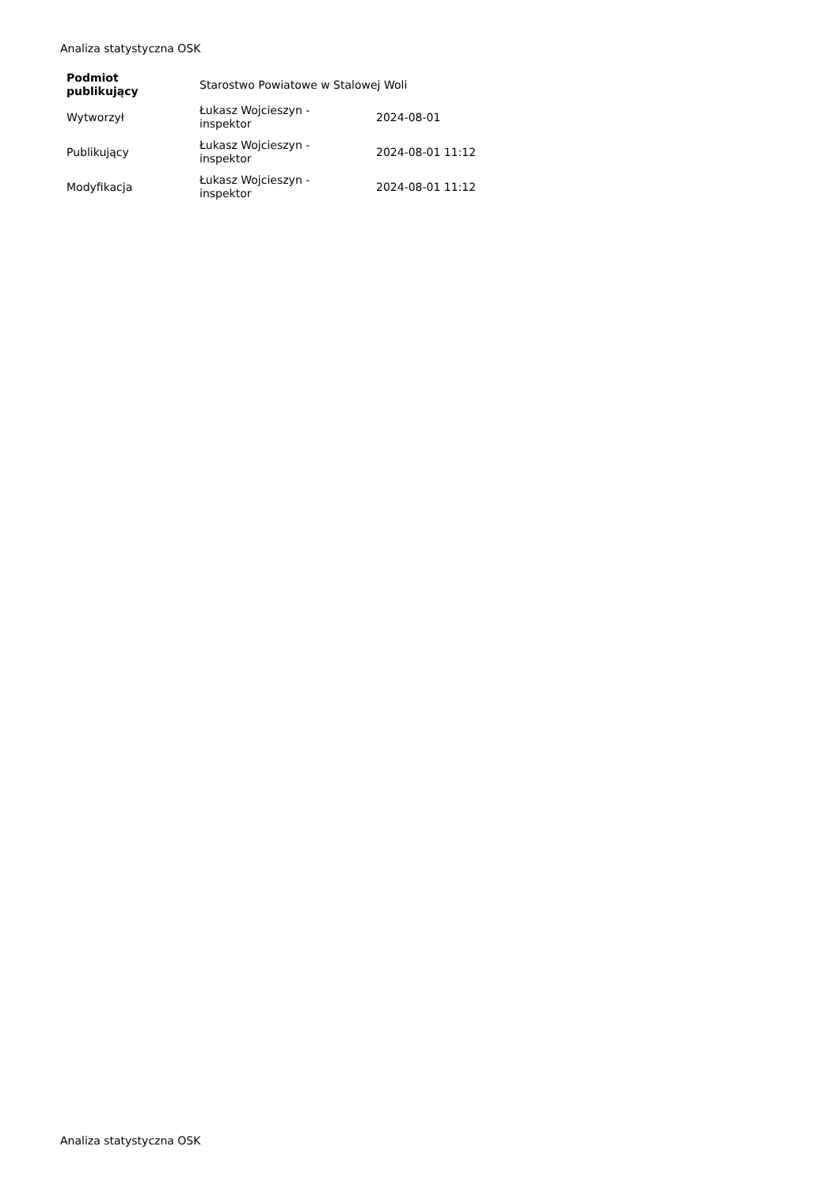Analiza statystyczna OSK
| Podmiot publikujący | Starostwo Powiatowe w Stalowej Woli | |
| Wytworzył | Łukasz Wojcieszyn - inspektor | 2024-08-01 |
| Publikujący | Łukasz Wojcieszyn - inspektor | 2024-08-01 11:12 |
| Modyfikacja | Łukasz Wojcieszyn - inspektor | 2024-08-01 11:12 |
Analiza statystyczna OSK